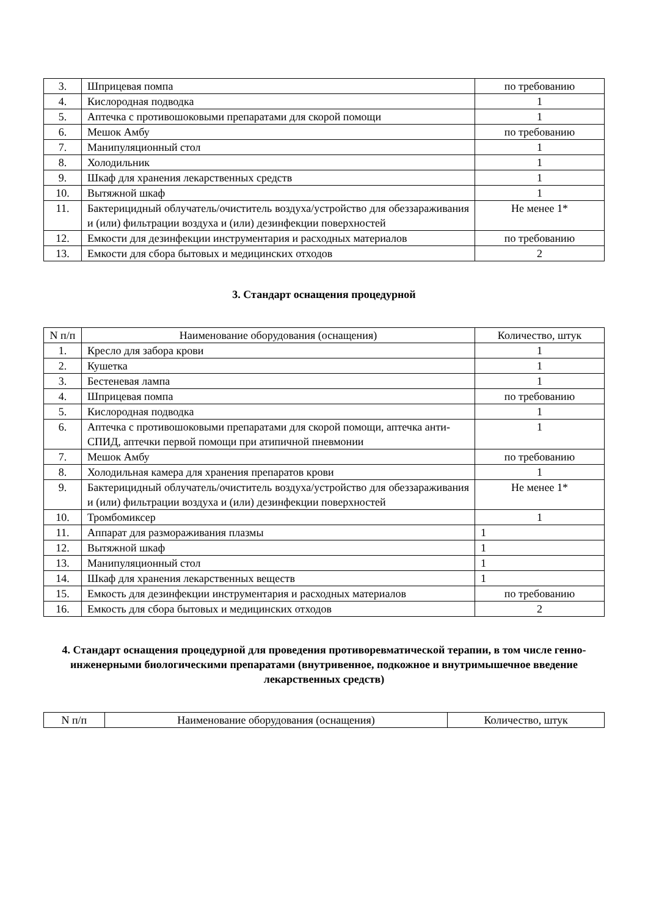| 3. | Шприцевая помпа | по требованию |
| 4. | Кислородная подводка | 1 |
| 5. | Аптечка с противошоковыми препаратами для скорой помощи | 1 |
| 6. | Мешок Амбу | по требованию |
| 7. | Манипуляционный стол | 1 |
| 8. | Холодильник | 1 |
| 9. | Шкаф для хранения лекарственных средств | 1 |
| 10. | Вытяжной шкаф | 1 |
| 11. | Бактерицидный облучатель/очиститель воздуха/устройство для обеззараживания и (или) фильтрации воздуха и (или) дезинфекции поверхностей | Не менее 1* |
| 12. | Емкости для дезинфекции инструментария и расходных материалов | по требованию |
| 13. | Емкости для сбора бытовых и медицинских отходов | 2 |
3. Стандарт оснащения процедурной
| N п/п | Наименование оборудования (оснащения) | Количество, штук |
| --- | --- | --- |
| 1. | Кресло для забора крови | 1 |
| 2. | Кушетка | 1 |
| 3. | Бестеневая лампа | 1 |
| 4. | Шприцевая помпа | по требованию |
| 5. | Кислородная подводка | 1 |
| 6. | Аптечка с противошоковыми препаратами для скорой помощи, аптечка анти-СПИД, аптечки первой помощи при атипичной пневмонии | 1 |
| 7. | Мешок Амбу | по требованию |
| 8. | Холодильная камера для хранения препаратов крови | 1 |
| 9. | Бактерицидный облучатель/очиститель воздуха/устройство для обеззараживания и (или) фильтрации воздуха и (или) дезинфекции поверхностей | Не менее 1* |
| 10. | Тромбомиксер | 1 |
| 11. | Аппарат для размораживания плазмы | 1 |
| 12. | Вытяжной шкаф | 1 |
| 13. | Манипуляционный стол | 1 |
| 14. | Шкаф для хранения лекарственных веществ | 1 |
| 15. | Емкость для дезинфекции инструментария и расходных материалов | по требованию |
| 16. | Емкость для сбора бытовых и медицинских отходов | 2 |
4. Стандарт оснащения процедурной для проведения противоревматической терапии, в том числе генно-инженерными биологическими препаратами (внутривенное, подкожное и внутримышечное введение лекарственных средств)
| N п/п | Наименование оборудования (оснащения) | Количество, штук |
| --- | --- | --- |